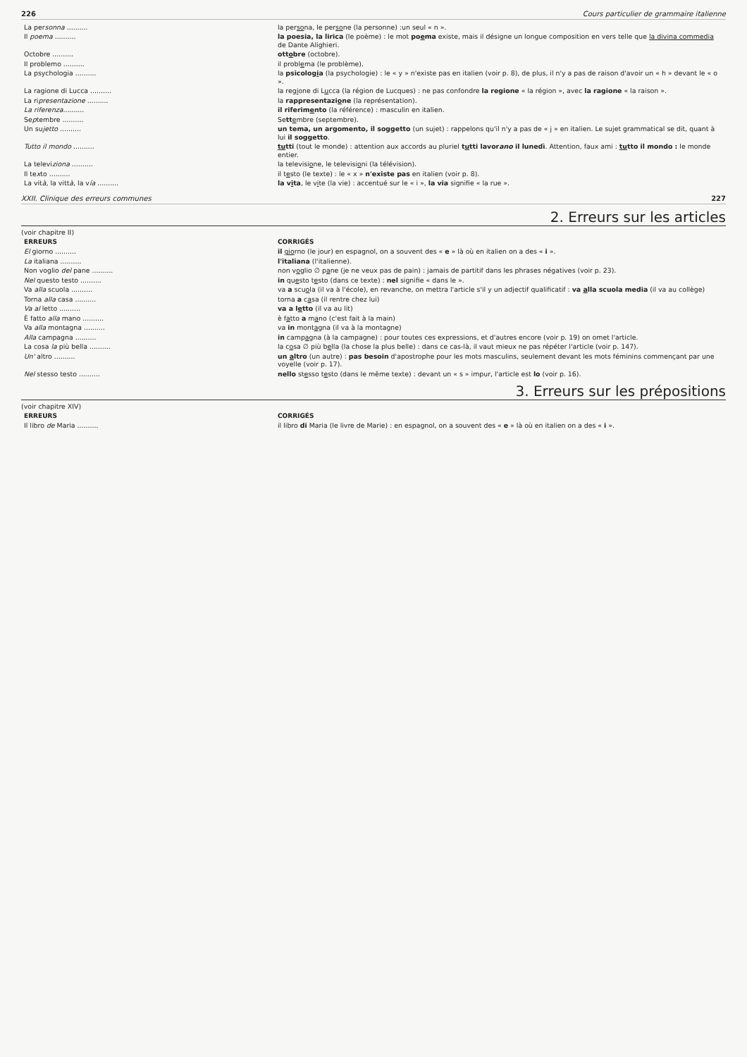226 Cours particulier de grammaire italienne
| La per sonna .......... | la per so na, le per so ne (la personne) :un seul « n ». |
| Il poema .......... | la poesia, la lirica (le poème) : le mot po e ma existe, mais il désigne un longue composition en vers telle que la divina commedia de Dante Alighieri. |
| Octobre .......... | ott o bre (octobre). |
| Il problemo .......... | il probl e ma (le problème). |
| La psychologia .......... | la psicolog i a (la psychologie) : le « y » n'existe pas en italien (voir p. 8), de plus, il n'y a pas de raison d'avoir un « h » devant le « o ». |
| La ragione di Lucca .......... | la reg i one di L u cca (la région de Lucques) : ne pas confondre la regione « la région », avec la ragione « la raison ». |
| La ri presentazione .......... | la rappresentazi o ne (la représentation). |
| La riferenza .......... | il riferim e nto (la référence) : masculin en italien. |
| Se p tembre .......... | Se tt e mbre (septembre). |
| Un su jetto .......... | un tema, un argomento, il soggetto (un sujet) : rappelons qu'il n'y a pas de « j » en italien. Le sujet grammatical se dit, quant à lui il soggetto . |
| Tutto il mondo .......... | tu tti (tout le monde) : attention aux accords au pluriel t u tti lavor ano il lunedì . Attention, faux ami : tu tto il mondo : le monde entier. |
| La televi ziona .......... | la televisi o ne, le televisi o ni (la télévision). |
| Il te x to .......... | il t e sto (le texte) : le « x » n'existe pas en italien (voir p. 8). |
| La vit à , la vitt à , la v ía .......... | la v i ta , le v i te (la vie) : accentué sur le « i », la via signifie « la rue ». |
XXII. Clinique des erreurs communes 227
2. Erreurs sur les articles
(voir chapitre II)
| ERREURS | CORRIGÉS |
| --- | --- |
| El giorno .......... | il gio rno (le jour) en espagnol, on a souvent des « e » là où en italien on a des « i ». |
| La italiana .......... | l'italiana (l'italienne). |
| Non voglio del pane .......... | non v o glio ∅ p a ne (je ne veux pas de pain) : jamais de partitif dans les phrases négatives (voir p. 23). |
| Nel questo testo .......... | in qu e sto t e sto (dans ce texte) : nel signifie « dans le ». |
| Va alla scuola .......... | va a scu o la (il va à l'école), en revanche, on mettra l'article s'il y un adjectif qualificatif : va a lla scuola media (il va au collège) |
| Torna alla casa .......... | torna a c a sa (il rentre chez lui) |
| Va al letto .......... | va a l e tto (il va au lit) |
| È fatto alla mano .......... | è f a tto a m a no (c'est fait à la main) |
| Va alla montagna .......... | va in mont a gna (il va à la montagne) |
| Alla campagna .......... | in camp a gna (à la campagne) : pour toutes ces expressions, et d'autres encore (voir p. 19) on omet l'article. |
| La cosa la più bella .......... | la c o sa ∅ più b e lla (la chose la plus belle) : dans ce cas-là, il vaut mieux ne pas répéter l'article (voir p. 147). |
| Un' altro .......... | un a ltro (un autre) : pas besoin d'apostrophe pour les mots masculins, seulement devant les mots féminins commençant par une voyelle (voir p. 17). |
| Nel stesso testo .......... | nello st e sso t e sto (dans le même texte) : devant un « s » impur, l'article est lo (voir p. 16). |
3. Erreurs sur les prépositions
(voir chapitre XIV)
| ERREURS | CORRIGÉS |
| --- | --- |
| Il libro de Maria .......... | il libro di Maria (le livre de Marie) : en espagnol, on a souvent des « e » là où en italien on a des « i ». |